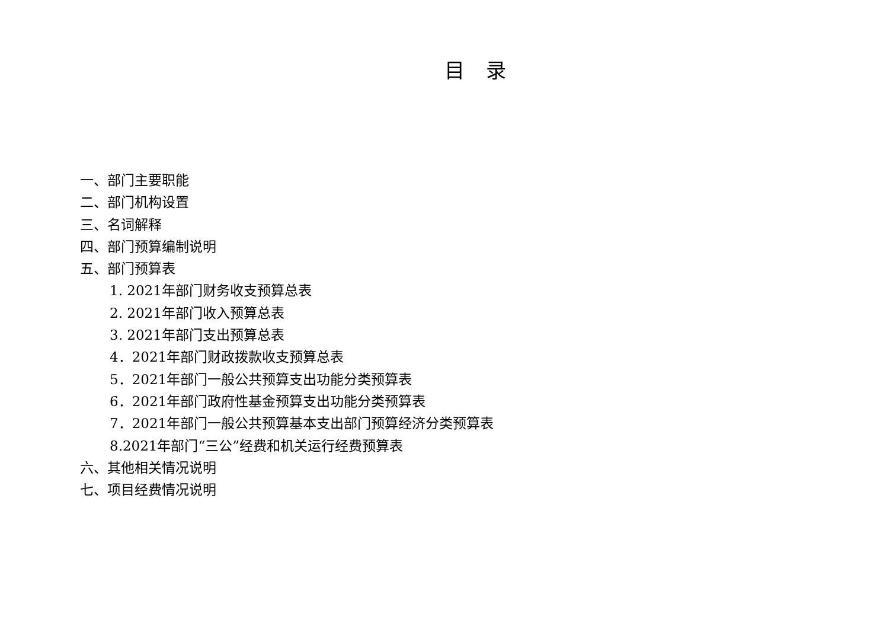目录
一、部门主要职能
二、部门机构设置
三、名词解释
四、部门预算编制说明
五、部门预算表
1. 2021年部门财务收支预算总表
2. 2021年部门收入预算总表
3. 2021年部门支出预算总表
4．2021年部门财政拨款收支预算总表
5．2021年部门一般公共预算支出功能分类预算表
6．2021年部门政府性基金预算支出功能分类预算表
7．2021年部门一般公共预算基本支出部门预算经济分类预算表
8.2021年部门“三公”经费和机关运行经费预算表
六、其他相关情况说明
七、项目经费情况说明